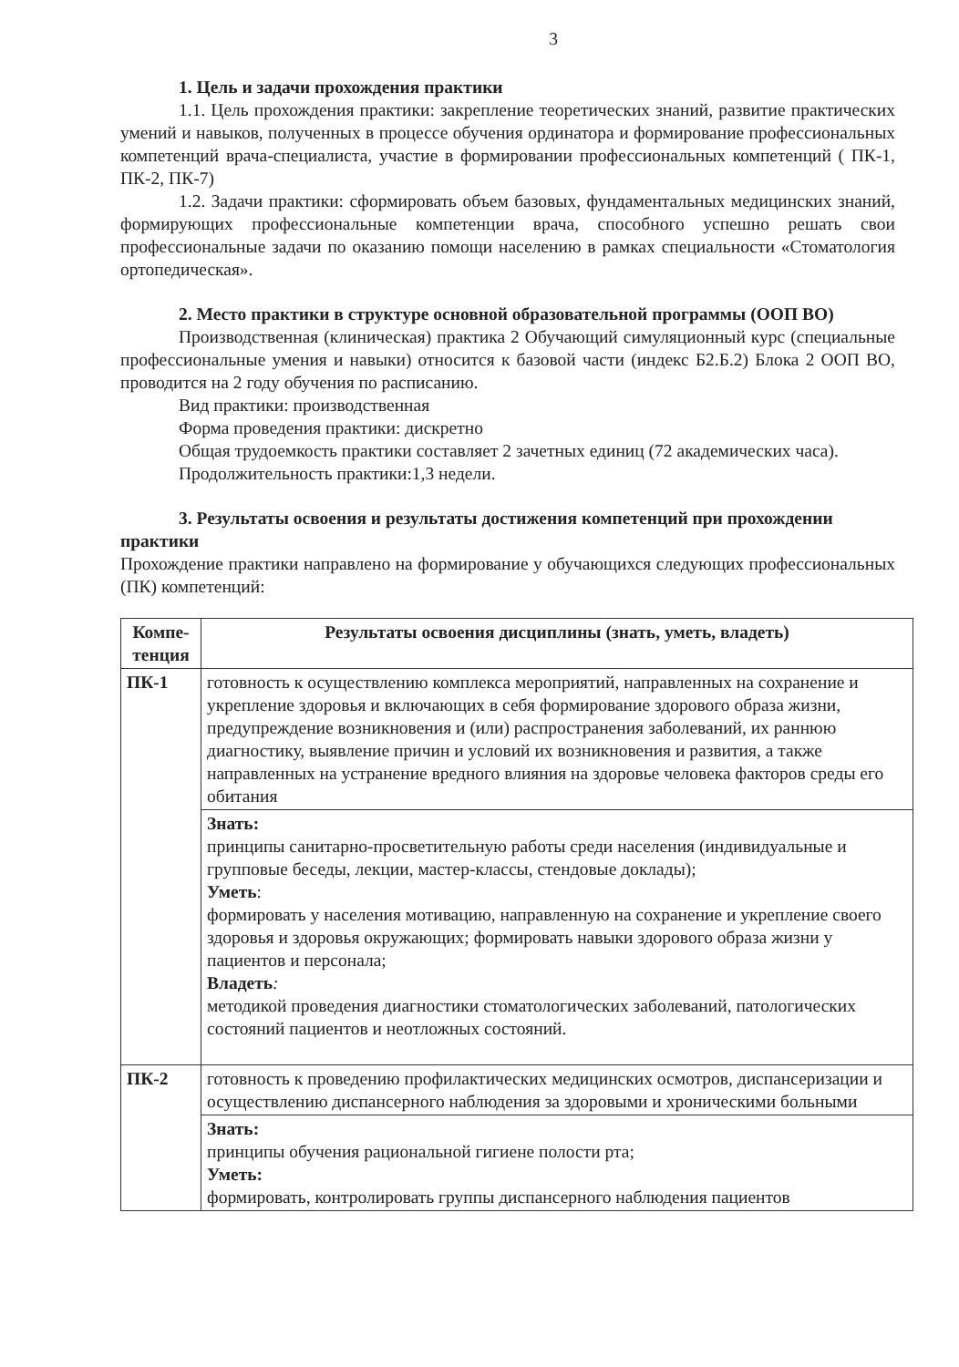3
1. Цель и задачи прохождения практики
1.1. Цель прохождения практики: закрепление теоретических знаний, развитие практических умений и навыков, полученных в процессе обучения ординатора и формирование профессиональных компетенций врача-специалиста, участие в формировании профессиональных компетенций ( ПК-1, ПК-2, ПК-7)
1.2. Задачи практики: сформировать объем базовых, фундаментальных медицинских знаний, формирующих профессиональные компетенции врача, способного успешно решать свои профессиональные задачи по оказанию помощи населению в рамках специальности «Стоматология ортопедическая».
2. Место практики в структуре основной образовательной программы (ООП ВО)
Производственная (клиническая) практика 2 Обучающий симуляционный курс (специальные профессиональные умения и навыки) относится к базовой части (индекс Б2.Б.2) Блока 2 ООП ВО, проводится на 2 году обучения по расписанию.
Вид практики: производственная
Форма проведения практики: дискретно
Общая трудоемкость практики составляет 2 зачетных единиц (72 академических часа).
Продолжительность практики:1,3 недели.
3. Результаты освоения и результаты достижения компетенций при прохождении практики
Прохождение практики направлено на формирование у обучающихся следующих профессиональных (ПК) компетенций:
| Компе- тенция | Результаты освоения дисциплины (знать, уметь, владеть) |
| --- | --- |
| ПК-1 | готовность к осуществлению комплекса мероприятий, направленных на сохранение и укрепление здоровья и включающих в себя формирование здорового образа жизни, предупреждение возникновения и (или) распространения заболеваний, их раннюю диагностику, выявление причин и условий их возникновения и развития, а также направленных на устранение вредного влияния на здоровье человека факторов среды его обитания |
| | Знать: принципы санитарно-просветительную работы среди населения (индивидуальные и групповые беседы, лекции, мастер-классы, стендовые доклады); Уметь : формировать у населения мотивацию, направленную на сохранение и укрепление своего здоровья и здоровья окружающих; формировать навыки здорового образа жизни у пациентов и персонала; Владеть : методикой проведения диагностики стоматологических заболеваний, патологических состояний пациентов и неотложных состояний. |
| ПК-2 | готовность к проведению профилактических медицинских осмотров, диспансеризации и осуществлению диспансерного наблюдения за здоровыми и хроническими больными |
| | Знать: принципы обучения рациональной гигиене полости рта; Уметь: формировать, контролировать группы диспансерного наблюдения пациентов |